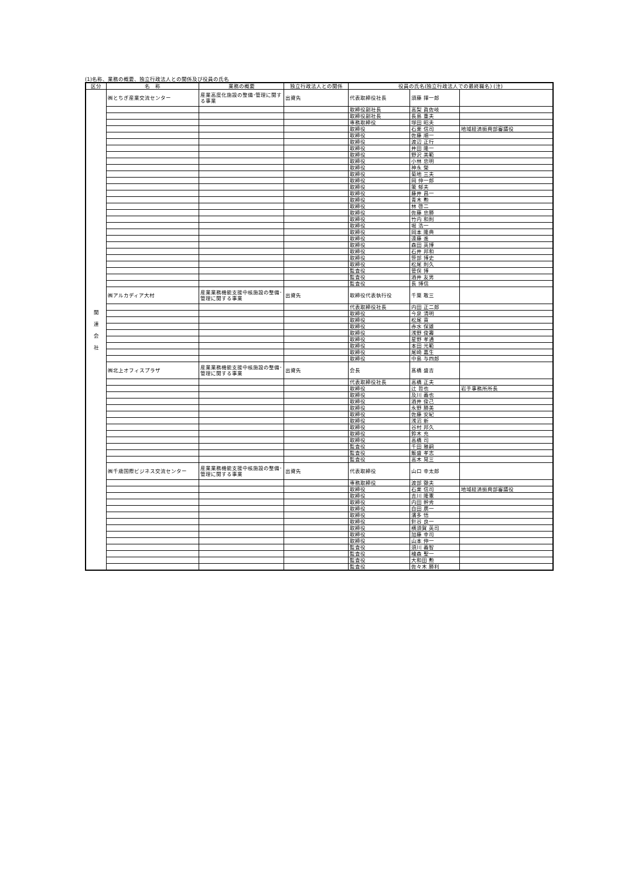(1)名称、業務の概要、独立行政法人との関係及び役員の氏名
| 区分 | 名 称 | 業務の概要 | 独立行政法人との関係 | 役員の氏名(独立行政法人での最終職名) (注) | | |
| --- | --- | --- | --- | --- | --- | --- |
| 関 連 会 社 | ㈱とちぎ産業交流センター | 産業高度化施設の整備･管理に関する事業 | 出資先 | 代表取締役社長 | 須藤 揮一郎 | |
| | | | | 取締役副社長 | 高梨 眞佐岐 | |
| | | | | 取締役副社長 | 長島 重夫 | |
| | | | | 専務取締役 | 塚田 昭夫 | |
| | | | | 取締役 | 石栗 信司 | 地域経済振興部審議役 |
| | | | | 取締役 | 佐藤 順一 | |
| | | | | 取締役 | 渡辺 正行 | |
| | | | | 取締役 | 井田 隆一 | |
| | | | | 取締役 | 野沢 美範 | |
| | | | | 取締役 | 小林 忠明 | |
| | | | | 取締役 | 神永 榮 | |
| | | | | 取締役 | 菊地 三夫 | |
| | | | | 取締役 | 岡 伸一郎 | |
| | | | | 取締役 | 簗 郁夫 | |
| | | | | 取締役 | 藤井 昌一 | |
| | | | | 取締役 | 青木 勲 | |
| | | | | 取締役 | 林 啓二 | |
| | | | | 取締役 | 佐藤 忠勝 | |
| | | | | 取締役 | 竹内 和則 | |
| | | | | 取締役 | 堀 浩一 | |
| | | | | 取締役 | 岡本 隆典 | |
| | | | | 取締役 | 遠藤 進 | |
| | | | | 取締役 | 森田 英博 | |
| | | | | 取締役 | 石井 邦和 | |
| | | | | 取締役 | 笹部 博史 | |
| | | | | 取締役 | 松尾 則久 | |
| | | | | 監査役 | 菅俣 博 | |
| | | | | 監査役 | 酒井 友男 | |
| | | | | 監査役 | 長 博信 | |
| | ㈱アルカディア大村 | 産業業務機能支援中核施設の整備･管理に関する事業 | 出資先 | 取締役代表執行役 | 千葉 敢三 | |
| | | | | 代表取締役社長 | 内田 正二郎 | |
| | | | | 取締役 | 今泉 清明 | |
| | | | | 取締役 | 松尾 貢 | |
| | | | | 取締役 | 赤水 保雄 | |
| | | | | 取締役 | 浅野 俊壽 | |
| | | | | 取締役 | 星野 孝通 | |
| | | | | 取締役 | 本田 光範 | |
| | | | | 取締役 | 尾崎 嘉生 | |
| | | | | 取締役 | 中島 与四郎 | |
| | ㈱北上オフィスプラザ | 産業業務機能支援中核施設の整備･管理に関する事業 | 出資先 | 会長 | 髙橋 盛吉 | |
| | | | | 代表取締役社長 | 高橋 正夫 | |
| | | | | 取締役 | 辻 哲也 | 岩手事務所所長 |
| | | | | 取締役 | 及川 義也 | |
| | | | | 取締役 | 酒井 俊己 | |
| | | | | 取締役 | 永野 勝美 | |
| | | | | 取締役 | 佐藤 安紀 | |
| | | | | 取締役 | 浅沼 新 | |
| | | | | 取締役 | 谷村 邦久 | |
| | | | | 取締役 | 鈴木 充 | |
| | | | | 取締役 | 高橋 司 | |
| | | | | 監査役 | 千田 雅嗣 | |
| | | | | 監査役 | 飯盛 孝志 | |
| | | | | 監査役 | 高木 晃三 | |
| | ㈱千歳国際ビジネス交流センター | 産業業務機能支援中核施設の整備･管理に関する事業 | 出資先 | 代表取締役 | 山口 幸太郎 | |
| | | | | 専務取締役 | 渡部 徹夫 | |
| | | | | 取締役 | 石栗 信司 | 地域経済振興部審議役 |
| | | | | 取締役 | 吉川 隆憲 | |
| | | | | 取締役 | 内田 幹秀 | |
| | | | | 取締役 | 白田 廣一 | |
| | | | | 取締役 | 濱多 悟 | |
| | | | | 取締役 | 針谷 良一 | |
| | | | | 取締役 | 横須賀 英司 | |
| | | | | 取締役 | 加藤 幸司 | |
| | | | | 取締役 | 山本 伸一 | |
| | | | | 監査役 | 須川 義智 | |
| | | | | 監査役 | 檜森 聖一 | |
| | | | | 監査役 | 大和田 勲 | |
| | | | | 監査役 | 佐々木 勝利 | |